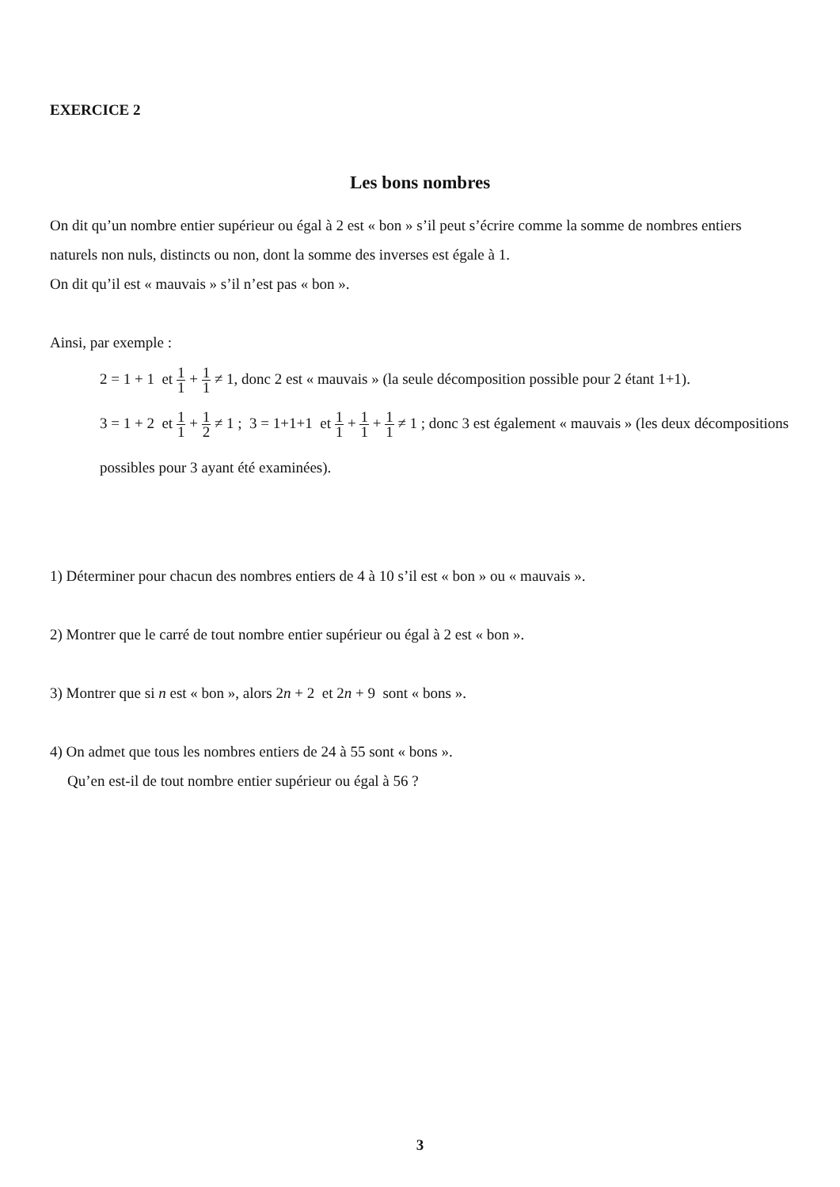EXERCICE 2
Les bons nombres
On dit qu’un nombre entier supérieur ou égal à 2 est « bon » s’il peut s’écrire comme la somme de nombres entiers naturels non nuls, distincts ou non, dont la somme des inverses est égale à 1.
On dit qu’il est « mauvais » s’il n’est pas « bon ».
Ainsi, par exemple :
2 = 1 + 1 et 1 1 + 1 1 ≠ 1, donc 2 est « mauvais » (la seule décomposition possible pour 2 étant 1+1).
3 = 1 + 2 et 1 1 + 1 2 ≠ 1 ; 3 = 1+1+1 et 1 1 + 1 1 + 1 1 ≠ 1 ; donc 3 est également « mauvais » (les deux décompositions possibles pour 3 ayant été examinées).
1) Déterminer pour chacun des nombres entiers de 4 à 10 s’il est « bon » ou « mauvais ».
2) Montrer que le carré de tout nombre entier supérieur ou égal à 2 est « bon ».
3) Montrer que si n est « bon », alors 2n + 2 et 2n + 9 sont « bons ».
4) On admet que tous les nombres entiers de 24 à 55 sont « bons ».
Qu’en est-il de tout nombre entier supérieur ou égal à 56 ?
3